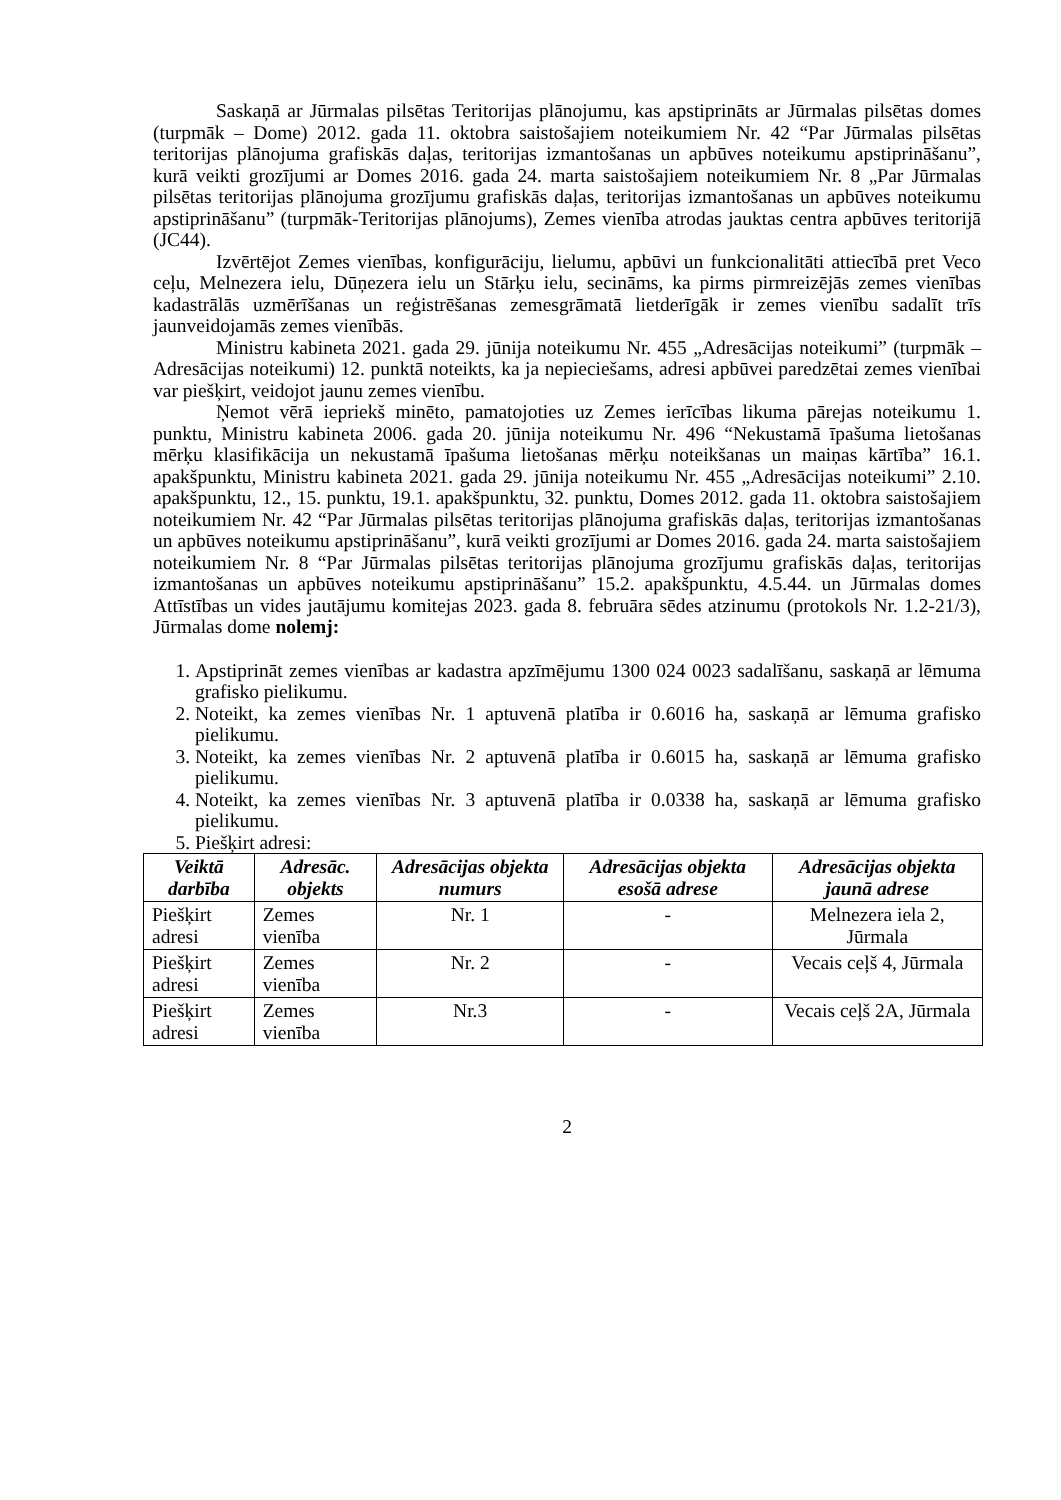Saskaņā ar Jūrmalas pilsētas Teritorijas plānojumu, kas apstiprināts ar Jūrmalas pilsētas domes (turpmāk – Dome) 2012. gada 11. oktobra saistošajiem noteikumiem Nr. 42 “Par Jūrmalas pilsētas teritorijas plānojuma grafiskās daļas, teritorijas izmantošanas un apbūves noteikumu apstiprināšanu”, kurā veikti grozījumi ar Domes 2016. gada 24. marta saistošajiem noteikumiem Nr. 8 „Par Jūrmalas pilsētas teritorijas plānojuma grozījumu grafiskās daļas, teritorijas izmantošanas un apbūves noteikumu apstiprināšanu” (turpmāk-Teritorijas plānojums), Zemes vienība atrodas jauktas centra apbūves teritorijā (JC44).
Izvērtējot Zemes vienības, konfigurāciju, lielumu, apbūvi un funkcionalitāti attiecībā pret Veco ceļu, Melnezera ielu, Dūņezera ielu un Stārķu ielu, secināms, ka pirms pirmreizējās zemes vienības kadastrālās uzmērīšanas un reģistrēšanas zemesgrāmatā lietderīgāk ir zemes vienību sadalīt trīs jaunveidojamās zemes vienībās.
Ministru kabineta 2021. gada 29. jūnija noteikumu Nr. 455 „Adresācijas noteikumi” (turpmāk – Adresācijas noteikumi) 12. punktā noteikts, ka ja nepieciešams, adresi apbūvei paredzētai zemes vienībai var piešķirt, veidojot jaunu zemes vienību.
Ņemot vērā iepriekš minēto, pamatojoties uz Zemes ierīcības likuma pārejas noteikumu 1. punktu, Ministru kabineta 2006. gada 20. jūnija noteikumu Nr. 496 “Nekustamā īpašuma lietošanas mērķu klasifikācija un nekustamā īpašuma lietošanas mērķu noteikšanas un maiņas kārtība” 16.1. apakšpunktu, Ministru kabineta 2021. gada 29. jūnija noteikumu Nr. 455 „Adresācijas noteikumi” 2.10. apakšpunktu, 12., 15. punktu, 19.1. apakšpunktu, 32. punktu, Domes 2012. gada 11. oktobra saistošajiem noteikumiem Nr. 42 “Par Jūrmalas pilsētas teritorijas plānojuma grafiskās daļas, teritorijas izmantošanas un apbūves noteikumu apstiprināšanu”, kurā veikti grozījumi ar Domes 2016. gada 24. marta saistošajiem noteikumiem Nr. 8 “Par Jūrmalas pilsētas teritorijas plānojuma grozījumu grafiskās daļas, teritorijas izmantošanas un apbūves noteikumu apstiprināšanu” 15.2. apakšpunktu, 4.5.44. un Jūrmalas domes Attīstības un vides jautājumu komitejas 2023. gada 8. februāra sēdes atzinumu (protokols Nr. 1.2-21/3), Jūrmalas dome nolemj:
1. Apstiprināt zemes vienības ar kadastra apzīmējumu 1300 024 0023 sadalīšanu, saskaņā ar lēmuma grafisko pielikumu.
2. Noteikt, ka zemes vienības Nr. 1 aptuvenā platība ir 0.6016 ha, saskaņā ar lēmuma grafisko pielikumu.
3. Noteikt, ka zemes vienības Nr. 2 aptuvenā platība ir 0.6015 ha, saskaņā ar lēmuma grafisko pielikumu.
4. Noteikt, ka zemes vienības Nr. 3 aptuvenā platība ir 0.0338 ha, saskaņā ar lēmuma grafisko pielikumu.
5. Piešķirt adresi:
| Veiktā darbība | Adresāc. objekts | Adresācijas objekta numurs | Adresācijas objekta esošā adrese | Adresācijas objekta jaunā adrese |
| --- | --- | --- | --- | --- |
| Piešķirt adresi | Zemes vienība | Nr. 1 | - | Melnezera iela 2, Jūrmala |
| Piešķirt adresi | Zemes vienība | Nr. 2 | - | Vecais ceļš 4, Jūrmala |
| Piešķirt adresi | Zemes vienība | Nr.3 | - | Vecais ceļš 2A, Jūrmala |
2